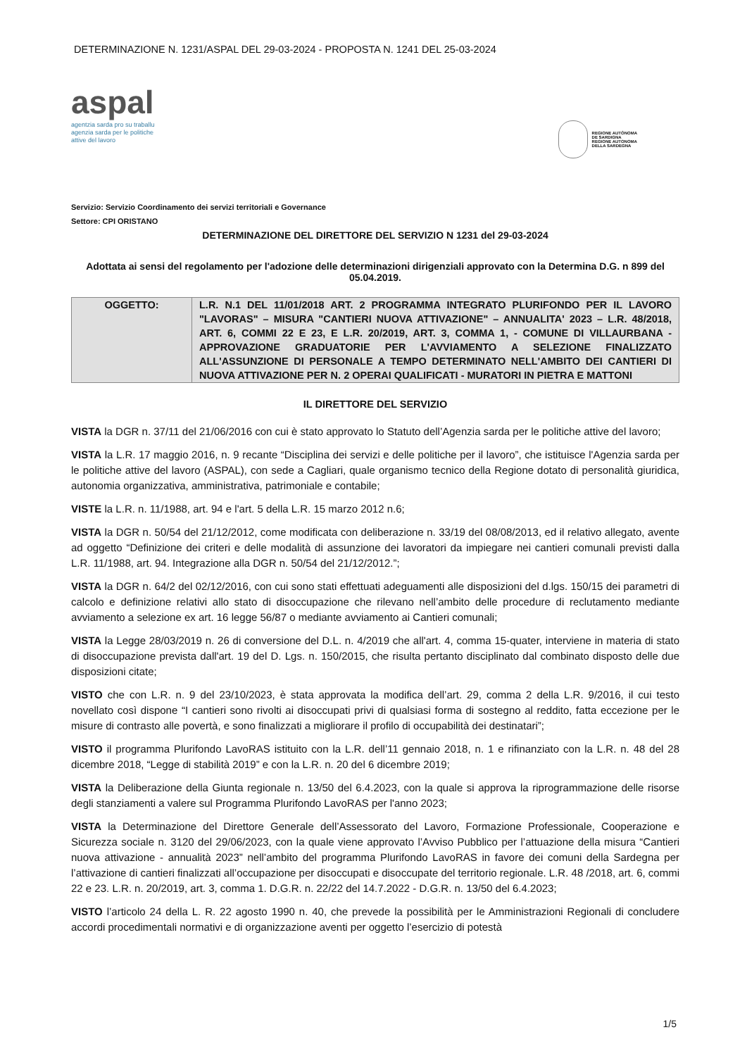DETERMINAZIONE N. 1231/ASPAL DEL 29-03-2024 - PROPOSTA N. 1241 DEL 25-03-2024
aspal
agentzia sarda pro su traballu
agenzia sarda per le politiche
attive del lavoro
REGIONE AUTÒNOMA
DE SARDIGNA
REGIONE AUTONOMA
DELLA SARDEGNA
Servizio: Servizio Coordinamento dei servizi territoriali e Governance
Settore: CPI ORISTANO
DETERMINAZIONE DEL DIRETTORE DEL SERVIZIO N 1231 del 29-03-2024
Adottata ai sensi del regolamento per l'adozione delle determinazioni dirigenziali approvato con la Determina D.G. n 899 del 05.04.2019.
| OGGETTO: | L.R. N.1 DEL 11/01/2018 ART. 2 PROGRAMMA INTEGRATO PLURIFONDO PER IL LAVORO "LAVORAS" – MISURA "CANTIERI NUOVA ATTIVAZIONE" – ANNUALITA' 2023 – L.R. 48/2018, ART. 6, COMMI 22 E 23, E L.R. 20/2019, ART. 3, COMMA 1, - COMUNE DI VILLAURBANA - APPROVAZIONE GRADUATORIE PER L'AVVIAMENTO A SELEZIONE FINALIZZATO ALL'ASSUNZIONE DI PERSONALE A TEMPO DETERMINATO NELL'AMBITO DEI CANTIERI DI NUOVA ATTIVAZIONE PER N. 2 OPERAI QUALIFICATI - MURATORI IN PIETRA E MATTONI |
IL DIRETTORE DEL SERVIZIO
VISTA la DGR n. 37/11 del 21/06/2016 con cui è stato approvato lo Statuto dell’Agenzia sarda per le politiche attive del lavoro;
VISTA la L.R. 17 maggio 2016, n. 9 recante “Disciplina dei servizi e delle politiche per il lavoro”, che istituisce l'Agenzia sarda per le politiche attive del lavoro (ASPAL), con sede a Cagliari, quale organismo tecnico della Regione dotato di personalità giuridica, autonomia organizzativa, amministrativa, patrimoniale e contabile;
VISTE la L.R. n. 11/1988, art. 94 e l'art. 5 della L.R. 15 marzo 2012 n.6;
VISTA la DGR n. 50/54 del 21/12/2012, come modificata con deliberazione n. 33/19 del 08/08/2013, ed il relativo allegato, avente ad oggetto “Definizione dei criteri e delle modalità di assunzione dei lavoratori da impiegare nei cantieri comunali previsti dalla L.R. 11/1988, art. 94. Integrazione alla DGR n. 50/54 del 21/12/2012.”;
VISTA la DGR n. 64/2 del 02/12/2016, con cui sono stati effettuati adeguamenti alle disposizioni del d.lgs. 150/15 dei parametri di calcolo e definizione relativi allo stato di disoccupazione che rilevano nell’ambito delle procedure di reclutamento mediante avviamento a selezione ex art. 16 legge 56/87 o mediante avviamento ai Cantieri comunali;
VISTA la Legge 28/03/2019 n. 26 di conversione del D.L. n. 4/2019 che all'art. 4, comma 15-quater, interviene in materia di stato di disoccupazione prevista dall'art. 19 del D. Lgs. n. 150/2015, che risulta pertanto disciplinato dal combinato disposto delle due disposizioni citate;
VISTO che con L.R. n. 9 del 23/10/2023, è stata approvata la modifica dell’art. 29, comma 2 della L.R. 9/2016, il cui testo novellato così dispone “I cantieri sono rivolti ai disoccupati privi di qualsiasi forma di sostegno al reddito, fatta eccezione per le misure di contrasto alle povertà, e sono finalizzati a migliorare il profilo di occupabilità dei destinatari”;
VISTO il programma Plurifondo LavoRAS istituito con la L.R. dell’11 gennaio 2018, n. 1 e rifinanziato con la L.R. n. 48 del 28 dicembre 2018, “Legge di stabilità 2019” e con la L.R. n. 20 del 6 dicembre 2019;
VISTA la Deliberazione della Giunta regionale n. 13/50 del 6.4.2023, con la quale si approva la riprogrammazione delle risorse degli stanziamenti a valere sul Programma Plurifondo LavoRAS per l'anno 2023;
VISTA la Determinazione del Direttore Generale dell’Assessorato del Lavoro, Formazione Professionale, Cooperazione e Sicurezza sociale n. 3120 del 29/06/2023, con la quale viene approvato l’Avviso Pubblico per l’attuazione della misura “Cantieri nuova attivazione - annualità 2023” nell’ambito del programma Plurifondo LavoRAS in favore dei comuni della Sardegna per l’attivazione di cantieri finalizzati all’occupazione per disoccupati e disoccupate del territorio regionale. L.R. 48 /2018, art. 6, commi 22 e 23. L.R. n. 20/2019, art. 3, comma 1. D.G.R. n. 22/22 del 14.7.2022 - D.G.R. n. 13/50 del 6.4.2023;
VISTO l’articolo 24 della L. R. 22 agosto 1990 n. 40, che prevede la possibilità per le Amministrazioni Regionali di concludere accordi procedimentali normativi e di organizzazione aventi per oggetto l’esercizio di potestà
1/5